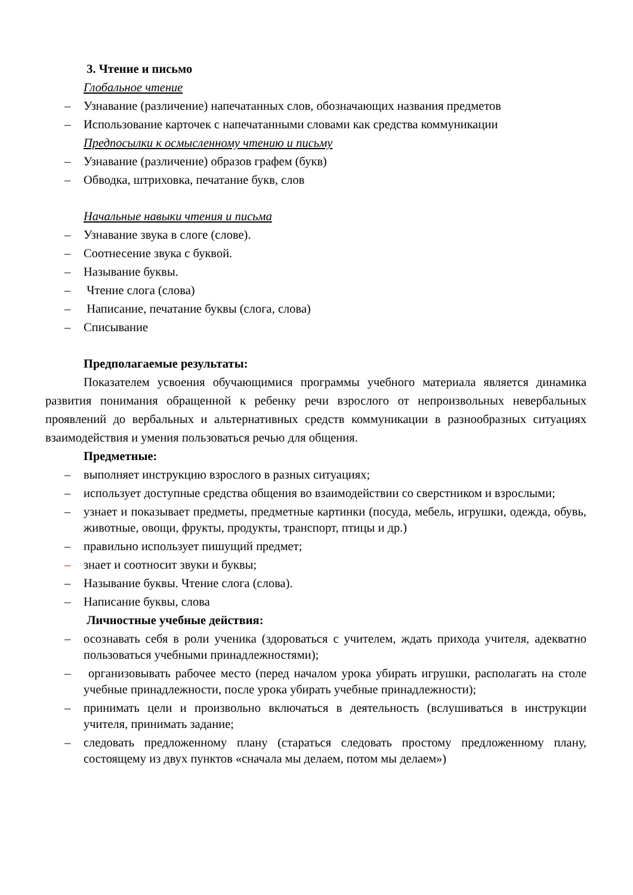3. Чтение и письмо
Глобальное чтение
– Узнавание (различение) напечатанных слов, обозначающих названия предметов
– Использование карточек с напечатанными словами как средства коммуникации
Предпосылки к осмысленному чтению и письму
– Узнавание (различение) образов графем (букв)
– Обводка, штриховка, печатание букв, слов
Начальные навыки чтения и письма
– Узнавание звука в слоге (слове).
– Соотнесение звука с буквой.
– Называние буквы.
– Чтение слога (слова)
– Написание, печатание буквы (слога, слова)
– Списывание
Предполагаемые результаты:
Показателем усвоения обучающимися программы учебного материала является динамика развития понимания обращенной к ребенку речи взрослого от непроизвольных невербальных проявлений до вербальных и альтернативных средств коммуникации в разнообразных ситуациях взаимодействия и умения пользоваться речью для общения.
Предметные:
– выполняет инструкцию взрослого в разных ситуациях;
– использует доступные средства общения во взаимодействии со сверстником и взрослыми;
– узнает и показывает предметы, предметные картинки (посуда, мебель, игрушки, одежда, обувь, животные, овощи, фрукты, продукты, транспорт, птицы и др.)
– правильно использует пишущий предмет;
– знает и соотносит звуки и буквы;
– Называние буквы. Чтение слога (слова).
– Написание буквы, слова
Личностные учебные действия:
– осознавать себя в роли ученика (здороваться с учителем, ждать прихода учителя, адекватно пользоваться учебными принадлежностями);
– организовывать рабочее место (перед началом урока убирать игрушки, располагать на столе учебные принадлежности, после урока убирать учебные принадлежности);
– принимать цели и произвольно включаться в деятельность (вслушиваться в инструкции учителя, принимать задание;
– следовать предложенному плану (стараться следовать простому предложенному плану, состоящему из двух пунктов «сначала мы делаем, потом мы делаем»)